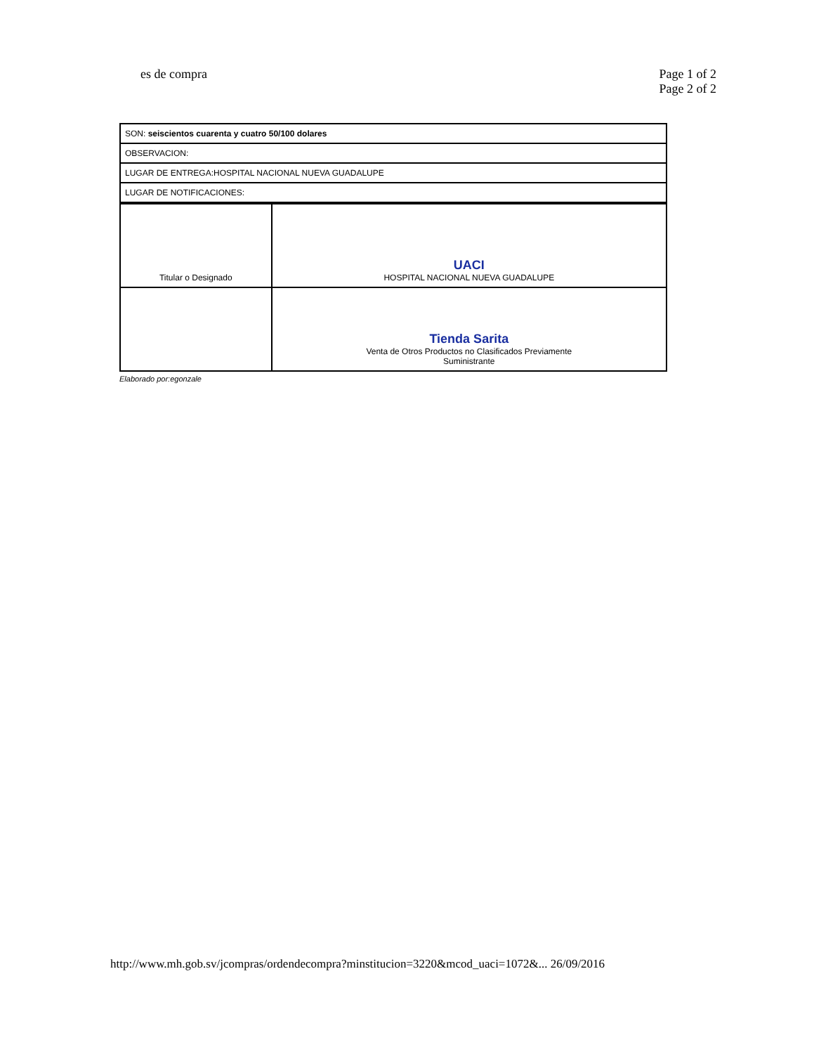es de compra Page 1 of 2
Page 2 of 2
| SON: seiscientos cuarenta y cuatro 50/100 dolares |
| OBSERVACION: |
| LUGAR DE ENTREGA:HOSPITAL NACIONAL NUEVA GUADALUPE |
| LUGAR DE NOTIFICACIONES: |
| Titular o Designado | UACI HOSPITAL NACIONAL NUEVA GUADALUPE |
| | Tienda Sarita Venta de Otros Productos no Clasificados Previamente Suministrante |
Elaborado por:egonzale
http://www.mh.gob.sv/jcompras/ordendecompra?minstitucion=3220&mcod_uaci=1072&... 26/09/2016